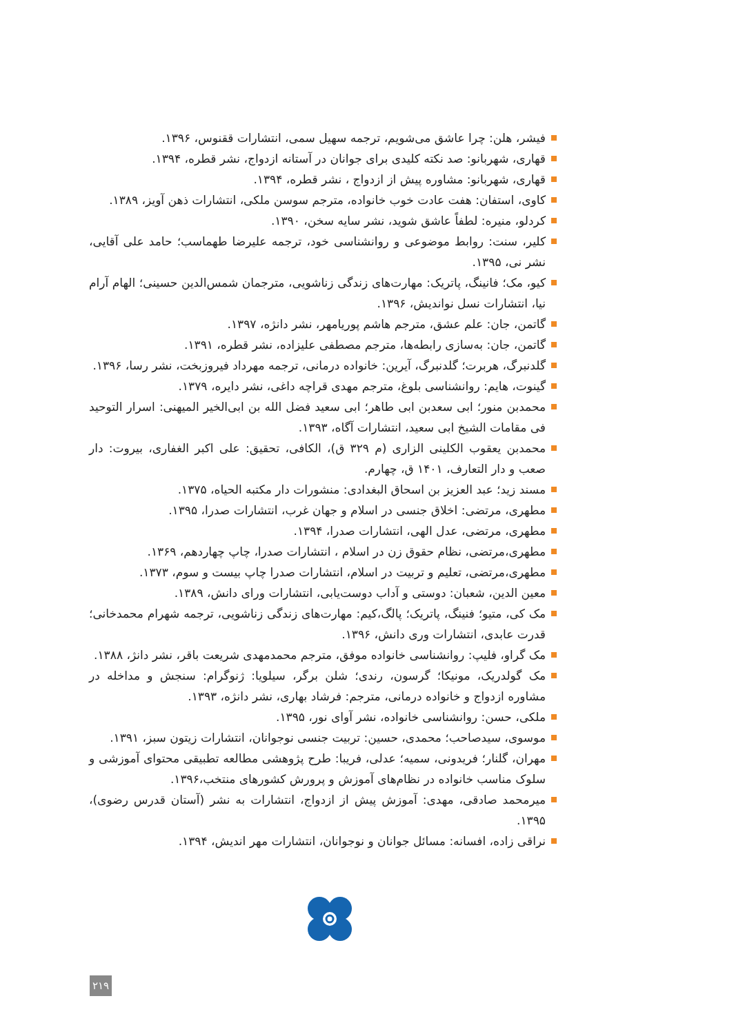فیشر، هلن: چرا عاشق می‌شویم، ترجمه سهیل سمی، انتشارات ققنوس، ۱۳۹۶.
قهاری، شهربانو: صد نکته کلیدی برای جوانان در آستانه ازدواج، نشر قطره، ۱۳۹۴.
قهاری، شهربانو: مشاوره پیش از ازدواج ، نشر قطره، ۱۳۹۴.
کاوی، استفان: هفت عادت خوب خانواده، مترجم سوسن ملکی، انتشارات ذهن آویز، ۱۳۸۹.
کردلو، منیره: لطفاً عاشق شوید، نشر سایه سخن، ۱۳۹۰.
کلیر، سنت: روابط موضوعی و روانشناسی خود، ترجمه علیرضا طهماسب؛ حامد علی آقایی، نشر نی، ۱۳۹۵.
کیو، مک؛ فانینگ، پاتریک: مهارت‌های زندگی زناشویی، مترجمان شمس‌الدین حسینی؛ الهام آرام نیا، انتشارات نسل نواندیش، ۱۳۹۶.
گاتمن، جان: علم عشق، مترجم هاشم پوریامهر، نشر دانژه، ۱۳۹۷.
گاتمن، جان: به‌سازی رابطه‌ها، مترجم مصطفی علیزاده، نشر قطره، ۱۳۹۱.
گلدنبرگ، هربرت؛ گلدنبرگ، آیرین: خانواده درمانی، ترجمه مهرداد فیروزبخت، نشر رسا، ۱۳۹۶.
گینوت، هایم: روانشناسی بلوغ، مترجم مهدی قراچه داغی، نشر دایره، ۱۳۷۹.
محمدبن منور؛ ابی سعدبن ابی طاهر؛ ابی سعید فضل الله بن ابی‌الخیر المیهنی: اسرار التوحید فی مقامات الشیخ ابی سعید، انتشارات آگاه، ۱۳۹۳.
محمدبن یعقوب الکلینی الزاری (م ۳۲۹ ق)، الکافی، تحقیق: علی اکبر الغفاری، بیروت: دار صعب و دار التعارف، ۱۴۰۱ ق، چهارم.
مسند زید؛ عبد العزیز بن اسحاق البغدادی: منشورات دار مکتبه الحیاه، ۱۳۷۵.
مطهری، مرتضی: اخلاق جنسی در اسلام و جهان غرب، انتشارات صدرا، ۱۳۹۵.
مطهری، مرتضی، عدل الهی، انتشارات صدرا، ۱۳۹۴.
مطهری،مرتضی، نظام حقوق زن در اسلام ، انتشارات صدرا، چاپ چهاردهم، ۱۳۶۹.
مطهری،مرتضی، تعلیم و تربیت در اسلام، انتشارات صدرا چاپ بیست و سوم، ۱۳۷۳.
معین الدین، شعبان: دوستی و آداب دوست‌یابی، انتشارات ورای دانش، ۱۳۸۹.
مک کی، متیو؛ فنینگ، پاتریک؛ پالگ،کیم: مهارت‌های زندگی زناشویی، ترجمه شهرام محمدخانی؛ قدرت عابدی، انتشارات وری دانش، ۱۳۹۶.
مک گراو، فلیپ: روانشناسی خانواده موفق، مترجم محمدمهدی شریعت باقر، نشر دانژ، ۱۳۸۸.
مک گولدریک، مونیکا؛ گرسون، رندی؛ شلن برگر، سیلویا: ژنوگرام: سنجش و مداخله در مشاوره ازدواج و خانواده درمانی، مترجم: فرشاد بهاری، نشر دانژه، ۱۳۹۳.
ملکی، حسن: روانشناسی خانواده، نشر آوای نور، ۱۳۹۵.
موسوی، سیدصاحب؛ محمدی، حسین: تربیت جنسی نوجوانان، انتشارات زیتون سبز، ۱۳۹۱.
مهران، گلنار؛ فریدونی، سمیه؛ عدلی، فریبا: طرح پژوهشی مطالعه تطبیقی محتوای آموزشی و سلوک مناسب خانواده در نظام‌های آموزش و پرورش کشورهای منتخب،۱۳۹۶.
میرمحمد صادقی، مهدی: آموزش پیش از ازدواج، انتشارات به نشر (آستان قدرس رضوی)، ۱۳۹۵.
نراقی زاده، افسانه: مسائل جوانان و نوجوانان، انتشارات مهر اندیش، ۱۳۹۴.
۲۱۹